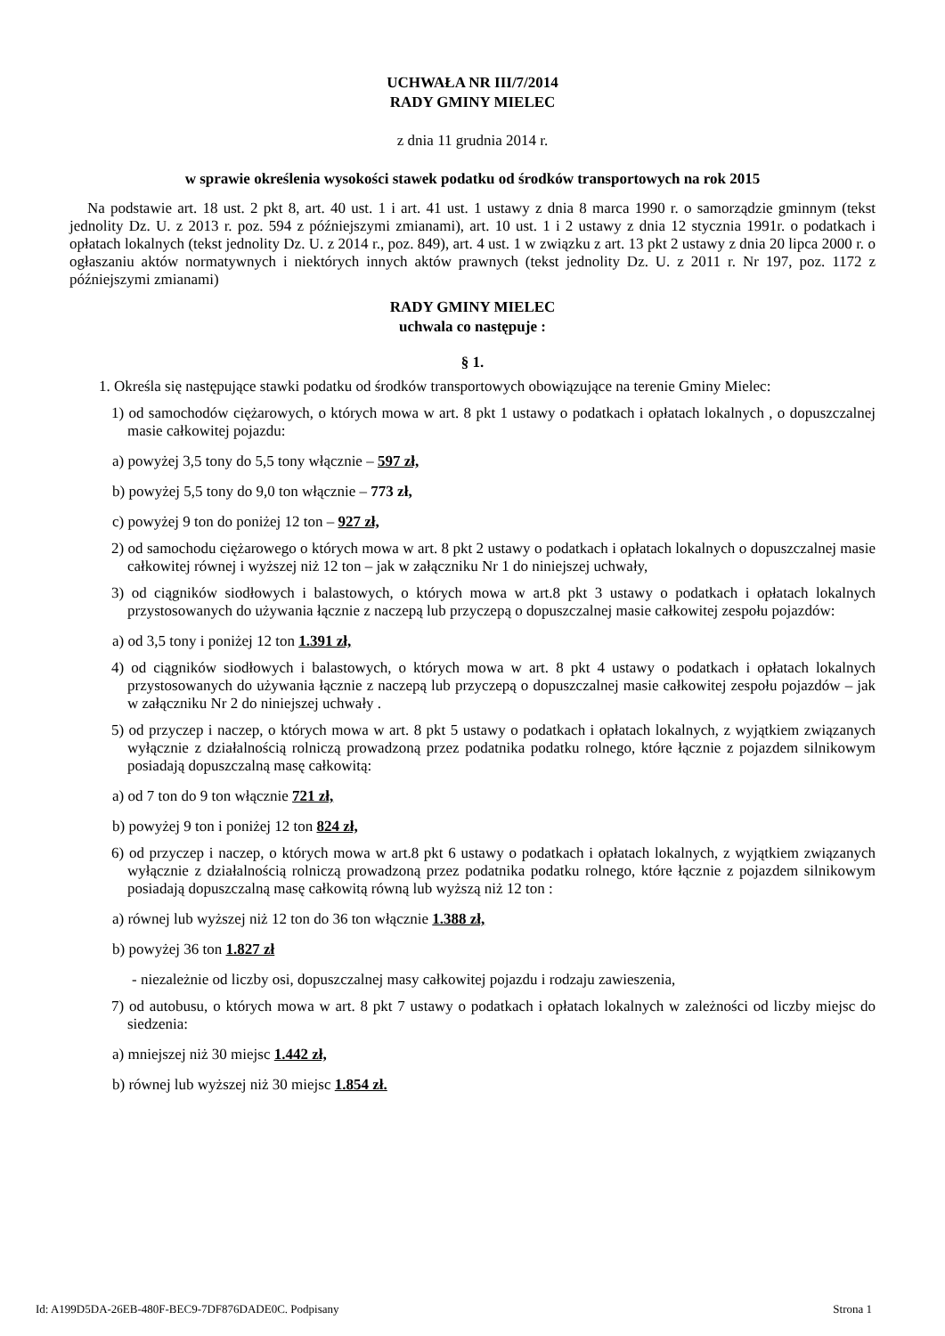UCHWAŁA NR III/7/2014
RADY GMINY MIELEC
z dnia 11 grudnia 2014 r.
w sprawie określenia wysokości stawek podatku od środków transportowych na rok 2015
Na podstawie art. 18 ust. 2 pkt 8, art. 40 ust. 1 i art. 41 ust. 1 ustawy z dnia 8 marca 1990 r. o samorządzie gminnym (tekst jednolity Dz. U. z 2013 r. poz. 594 z późniejszymi zmianami), art. 10 ust. 1 i 2 ustawy z dnia 12 stycznia 1991r. o podatkach i opłatach lokalnych (tekst jednolity Dz. U. z 2014 r., poz. 849), art. 4 ust. 1 w związku z art. 13 pkt 2 ustawy z dnia 20 lipca 2000 r. o ogłaszaniu aktów normatywnych i niektórych innych aktów prawnych (tekst jednolity Dz. U. z 2011 r. Nr 197, poz. 1172 z późniejszymi zmianami)
RADY GMINY MIELEC
uchwala co następuje :
§ 1.
1. Określa się następujące stawki podatku od środków transportowych obowiązujące na terenie Gminy Mielec:
1) od samochodów ciężarowych, o których mowa w art. 8 pkt 1 ustawy o podatkach i opłatach lokalnych , o dopuszczalnej masie całkowitej pojazdu:
a) powyżej 3,5 tony do 5,5 tony włącznie – 597 zł,
b) powyżej 5,5 tony do 9,0 ton włącznie – 773 zł,
c) powyżej 9 ton do poniżej 12 ton – 927 zł,
2) od samochodu ciężarowego o których mowa w art. 8 pkt 2 ustawy o podatkach i opłatach lokalnych o dopuszczalnej masie całkowitej równej i wyższej niż 12 ton – jak w załączniku Nr 1 do niniejszej uchwały,
3) od ciągników siodłowych i balastowych, o których mowa w art.8 pkt 3 ustawy o podatkach i opłatach lokalnych przystosowanych do używania łącznie z naczepą lub przyczepą o dopuszczalnej masie całkowitej zespołu pojazdów:
a) od 3,5 tony i poniżej 12 ton 1.391 zł,
4) od ciągników siodłowych i balastowych, o których mowa w art. 8 pkt 4 ustawy o podatkach i opłatach lokalnych przystosowanych do używania łącznie z naczepą lub przyczepą o dopuszczalnej masie całkowitej zespołu pojazdów – jak w załączniku Nr 2 do niniejszej uchwały .
5) od przyczep i naczep, o których mowa w art. 8 pkt 5 ustawy o podatkach i opłatach lokalnych, z wyjątkiem związanych wyłącznie z działalnością rolniczą prowadzoną przez podatnika podatku rolnego, które łącznie z pojazdem silnikowym posiadają dopuszczalną masę całkowitą:
a) od 7 ton do 9 ton włącznie 721 zł,
b) powyżej 9 ton i poniżej 12 ton 824 zł,
6) od przyczep i naczep, o których mowa w art.8 pkt 6 ustawy o podatkach i opłatach lokalnych, z wyjątkiem związanych wyłącznie z działalnością rolniczą prowadzoną przez podatnika podatku rolnego, które łącznie z pojazdem silnikowym posiadają dopuszczalną masę całkowitą równą lub wyższą niż 12 ton :
a) równej lub wyższej niż 12 ton do 36 ton włącznie 1.388 zł,
b) powyżej 36 ton 1.827 zł
- niezależnie od liczby osi, dopuszczalnej masy całkowitej pojazdu i rodzaju zawieszenia,
7) od autobusu, o których mowa w art. 8 pkt 7 ustawy o podatkach i opłatach lokalnych w zależności od liczby miejsc do siedzenia:
a) mniejszej niż 30 miejsc 1.442 zł,
b) równej lub wyższej niż 30 miejsc 1.854 zł.
Id: A199D5DA-26EB-480F-BEC9-7DF876DADE0C. Podpisany Strona 1